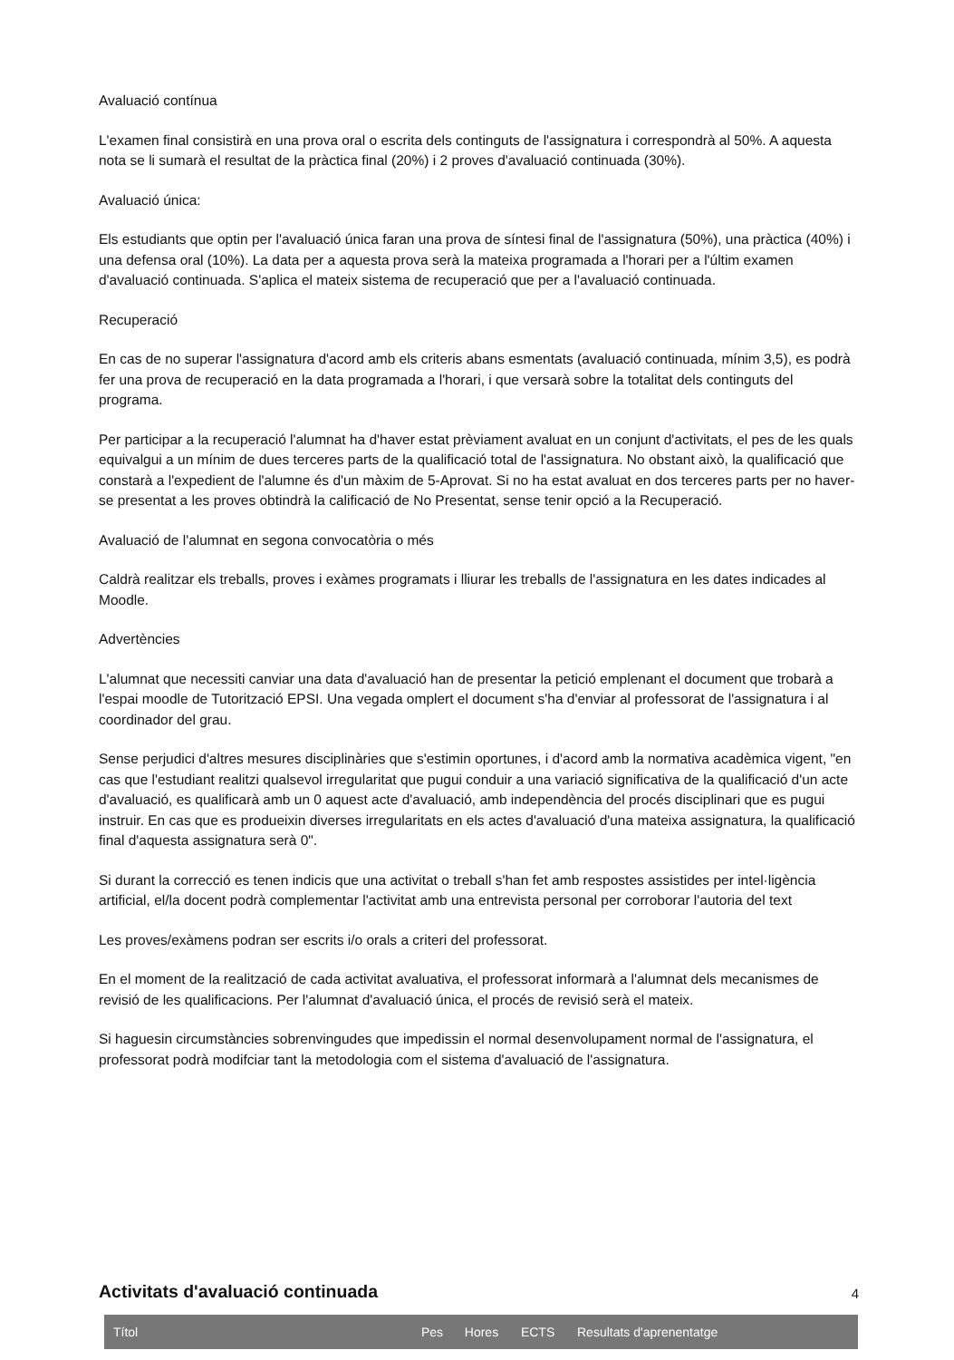Avaluació contínua
L'examen final consistirà en una prova oral o escrita dels continguts de l'assignatura i correspondrà al 50%. A aquesta nota se li sumarà el resultat de la pràctica final (20%) i 2 proves d'avaluació continuada (30%).
Avaluació única:
Els estudiants que optin per l'avaluació única faran una prova de síntesi final de l'assignatura (50%), una pràctica (40%) i una defensa oral (10%). La data per a aquesta prova serà la mateixa programada a l'horari per a l'últim examen d'avaluació continuada. S'aplica el mateix sistema de recuperació que per a l'avaluació continuada.
Recuperació
En cas de no superar l'assignatura d'acord amb els criteris abans esmentats (avaluació continuada, mínim 3,5), es podrà fer una prova de recuperació en la data programada a l'horari, i que versarà sobre la totalitat dels continguts del programa.
Per participar a la recuperació l'alumnat ha d'haver estat prèviament avaluat en un conjunt d'activitats, el pes de les quals equivalgui a un mínim de dues terceres parts de la qualificació total de l'assignatura. No obstant això, la qualificació que constarà a l'expedient de l'alumne és d'un màxim de 5-Aprovat. Si no ha estat avaluat en dos terceres parts per no haver-se presentat a les proves obtindrà la calificació de No Presentat, sense tenir opció a la Recuperació.
Avaluació de l'alumnat en segona convocatòria o més
Caldrà realitzar els treballs, proves i exàmes programats i lliurar les treballs de l'assignatura en les dates indicades al Moodle.
Advertències
L'alumnat que necessiti canviar una data d'avaluació han de presentar la petició emplenant el document que trobarà a l'espai moodle de Tutorització EPSI. Una vegada omplert el document s'ha d'enviar al professorat de l'assignatura i al coordinador del grau.
Sense perjudici d'altres mesures disciplinàries que s'estimin oportunes, i d'acord amb la normativa acadèmica vigent, "en cas que l'estudiant realitzi qualsevol irregularitat que pugui conduir a una variació significativa de la qualificació d'un acte d'avaluació, es qualificarà amb un 0 aquest acte d'avaluació, amb independència del procés disciplinari que es pugui instruir. En cas que es produeixin diverses irregularitats en els actes d'avaluació d'una mateixa assignatura, la qualificació final d'aquesta assignatura serà 0".
Si durant la correcció es tenen indicis que una activitat o treball s'han fet amb respostes assistides per intel·ligència artificial, el/la docent podrà complementar l'activitat amb una entrevista personal per corroborar l'autoria del text
Les proves/exàmens podran ser escrits i/o orals a criteri del professorat.
En el moment de la realització de cada activitat avaluativa, el professorat informarà a l'alumnat dels mecanismes de revisió de les qualificacions. Per l'alumnat d'avaluació única, el procés de revisió serà el mateix.
Si haguesin circumstàncies sobrenvingudes que impedissin el normal desenvolupament normal de l'assignatura, el professorat podrà modifciar tant la metodologia com el sistema d'avaluació de l'assignatura.
Activitats d'avaluació continuada
| Títol | Pes | Hores | ECTS | Resultats d'aprenentatge |
| --- | --- | --- | --- | --- |
4